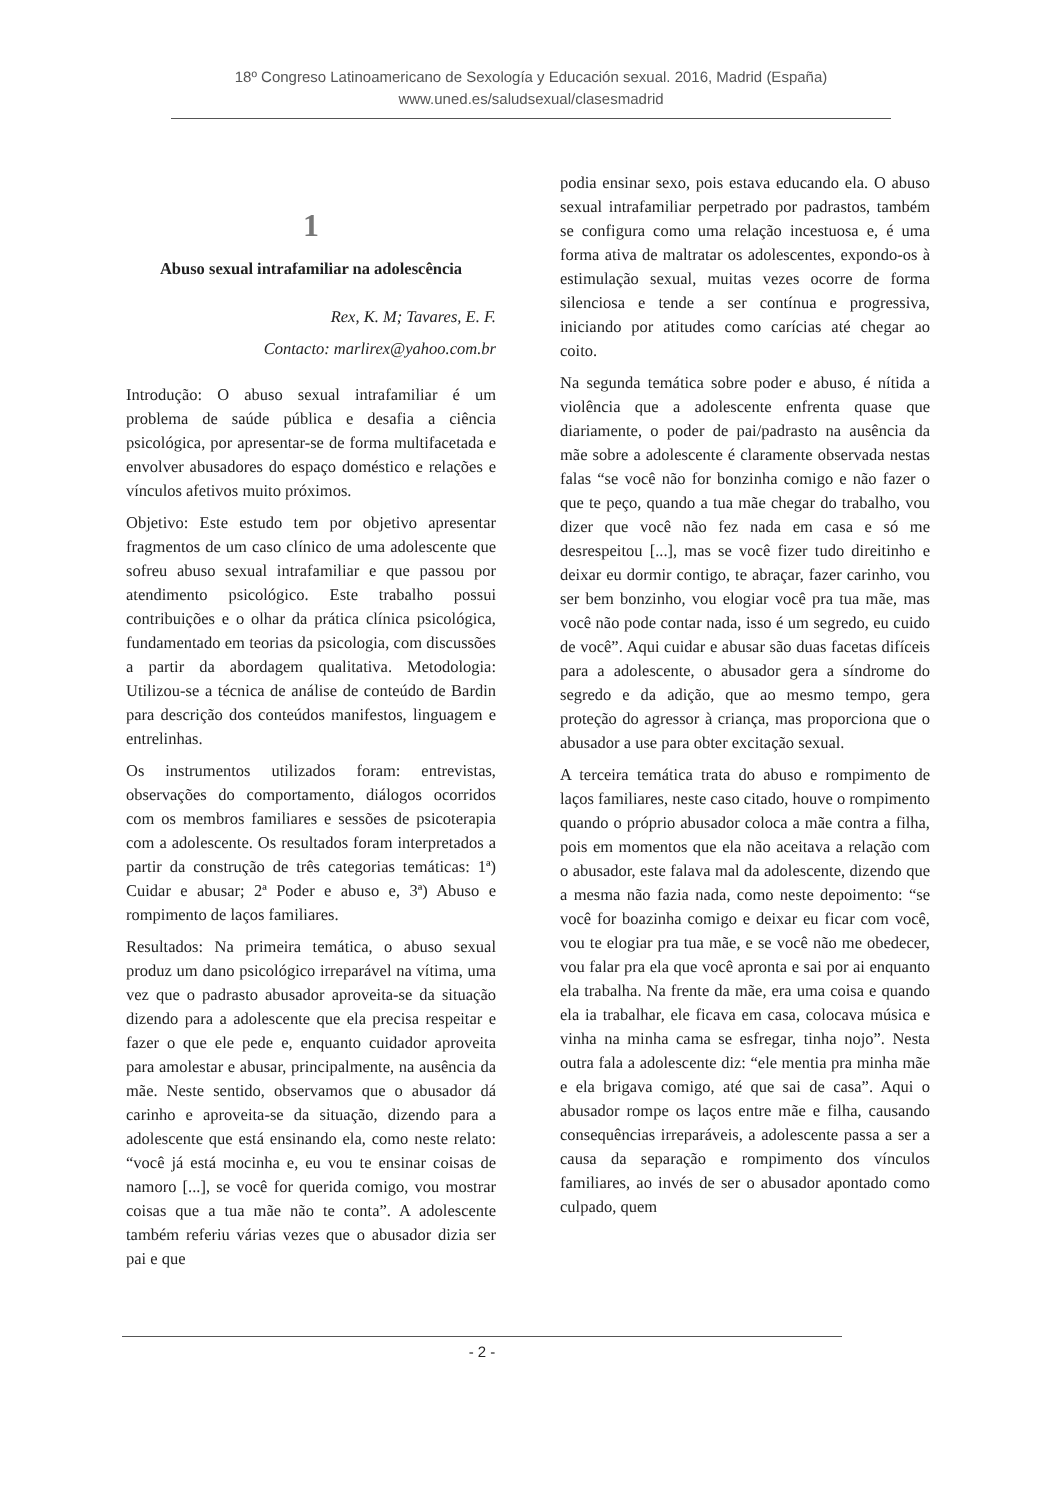18º Congreso Latinoamericano de Sexología y Educación sexual. 2016, Madrid (España)
www.uned.es/saludsexual/clasesmadrid
1
Abuso sexual intrafamiliar na adolescência
Rex, K. M; Tavares, E. F.
Contacto: marlirex@yahoo.com.br
Introdução: O abuso sexual intrafamiliar é um problema de saúde pública e desafia a ciência psicológica, por apresentar-se de forma multifacetada e envolver abusadores do espaço doméstico e relações e vínculos afetivos muito próximos.
Objetivo: Este estudo tem por objetivo apresentar fragmentos de um caso clínico de uma adolescente que sofreu abuso sexual intrafamiliar e que passou por atendimento psicológico. Este trabalho possui contribuições e o olhar da prática clínica psicológica, fundamentado em teorias da psicologia, com discussões a partir da abordagem qualitativa. Metodologia: Utilizou-se a técnica de análise de conteúdo de Bardin para descrição dos conteúdos manifestos, linguagem e entrelinhas.
Os instrumentos utilizados foram: entrevistas, observações do comportamento, diálogos ocorridos com os membros familiares e sessões de psicoterapia com a adolescente. Os resultados foram interpretados a partir da construção de três categorias temáticas: 1ª) Cuidar e abusar; 2ª Poder e abuso e, 3ª) Abuso e rompimento de laços familiares.
Resultados: Na primeira temática, o abuso sexual produz um dano psicológico irreparável na vítima, uma vez que o padrasto abusador aproveita-se da situação dizendo para a adolescente que ela precisa respeitar e fazer o que ele pede e, enquanto cuidador aproveita para amolestar e abusar, principalmente, na ausência da mãe. Neste sentido, observamos que o abusador dá carinho e aproveita-se da situação, dizendo para a adolescente que está ensinando ela, como neste relato: “você já está mocinha e, eu vou te ensinar coisas de namoro [...], se você for querida comigo, vou mostrar coisas que a tua mãe não te conta”. A adolescente também referiu várias vezes que o abusador dizia ser pai e que
podia ensinar sexo, pois estava educando ela. O abuso sexual intrafamiliar perpetrado por padrastos, também se configura como uma relação incestuosa e, é uma forma ativa de maltratar os adolescentes, expondo-os à estimulação sexual, muitas vezes ocorre de forma silenciosa e tende a ser contínua e progressiva, iniciando por atitudes como carícias até chegar ao coito.
Na segunda temática sobre poder e abuso, é nítida a violência que a adolescente enfrenta quase que diariamente, o poder de pai/padrasto na ausência da mãe sobre a adolescente é claramente observada nestas falas “se você não for bonzinha comigo e não fazer o que te peço, quando a tua mãe chegar do trabalho, vou dizer que você não fez nada em casa e só me desrespeitou [...], mas se você fizer tudo direitinho e deixar eu dormir contigo, te abraçar, fazer carinho, vou ser bem bonzinho, vou elogiar você pra tua mãe, mas você não pode contar nada, isso é um segredo, eu cuido de você”. Aqui cuidar e abusar são duas facetas difíceis para a adolescente, o abusador gera a síndrome do segredo e da adição, que ao mesmo tempo, gera proteção do agressor à criança, mas proporciona que o abusador a use para obter excitação sexual.
A terceira temática trata do abuso e rompimento de laços familiares, neste caso citado, houve o rompimento quando o próprio abusador coloca a mãe contra a filha, pois em momentos que ela não aceitava a relação com o abusador, este falava mal da adolescente, dizendo que a mesma não fazia nada, como neste depoimento: “se você for boazinha comigo e deixar eu ficar com você, vou te elogiar pra tua mãe, e se você não me obedecer, vou falar pra ela que você apronta e sai por ai enquanto ela trabalha. Na frente da mãe, era uma coisa e quando ela ia trabalhar, ele ficava em casa, colocava música e vinha na minha cama se esfregar, tinha nojo”. Nesta outra fala a adolescente diz: “ele mentia pra minha mãe e ela brigava comigo, até que sai de casa”. Aqui o abusador rompe os laços entre mãe e filha, causando consequências irreparáveis, a adolescente passa a ser a causa da separação e rompimento dos vínculos familiares, ao invés de ser o abusador apontado como culpado, quem
- 2 -